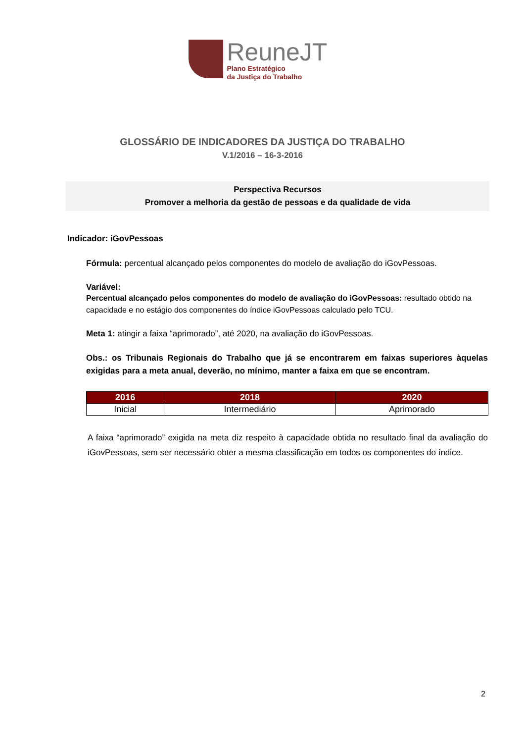ReuneJT
Plano Estratégico
da Justiça do Trabalho
GLOSSÁRIO DE INDICADORES DA JUSTIÇA DO TRABALHO
V.1/2016 – 16-3-2016
Perspectiva Recursos
Promover a melhoria da gestão de pessoas e da qualidade de vida
Indicador: iGovPessoas
Fórmula: percentual alcançado pelos componentes do modelo de avaliação do iGovPessoas.
Variável:
Percentual alcançado pelos componentes do modelo de avaliação do iGovPessoas: resultado obtido na capacidade e no estágio dos componentes do índice iGovPessoas calculado pelo TCU.
Meta 1: atingir a faixa “aprimorado”, até 2020, na avaliação do iGovPessoas.
Obs.: os Tribunais Regionais do Trabalho que já se encontrarem em faixas superiores àquelas exigidas para a meta anual, deverão, no mínimo, manter a faixa em que se encontram.
| 2016 | 2018 | 2020 |
| --- | --- | --- |
| Inicial | Intermediário | Aprimorado |
A faixa “aprimorado” exigida na meta diz respeito à capacidade obtida no resultado final da avaliação do iGovPessoas, sem ser necessário obter a mesma classificação em todos os componentes do índice.
2